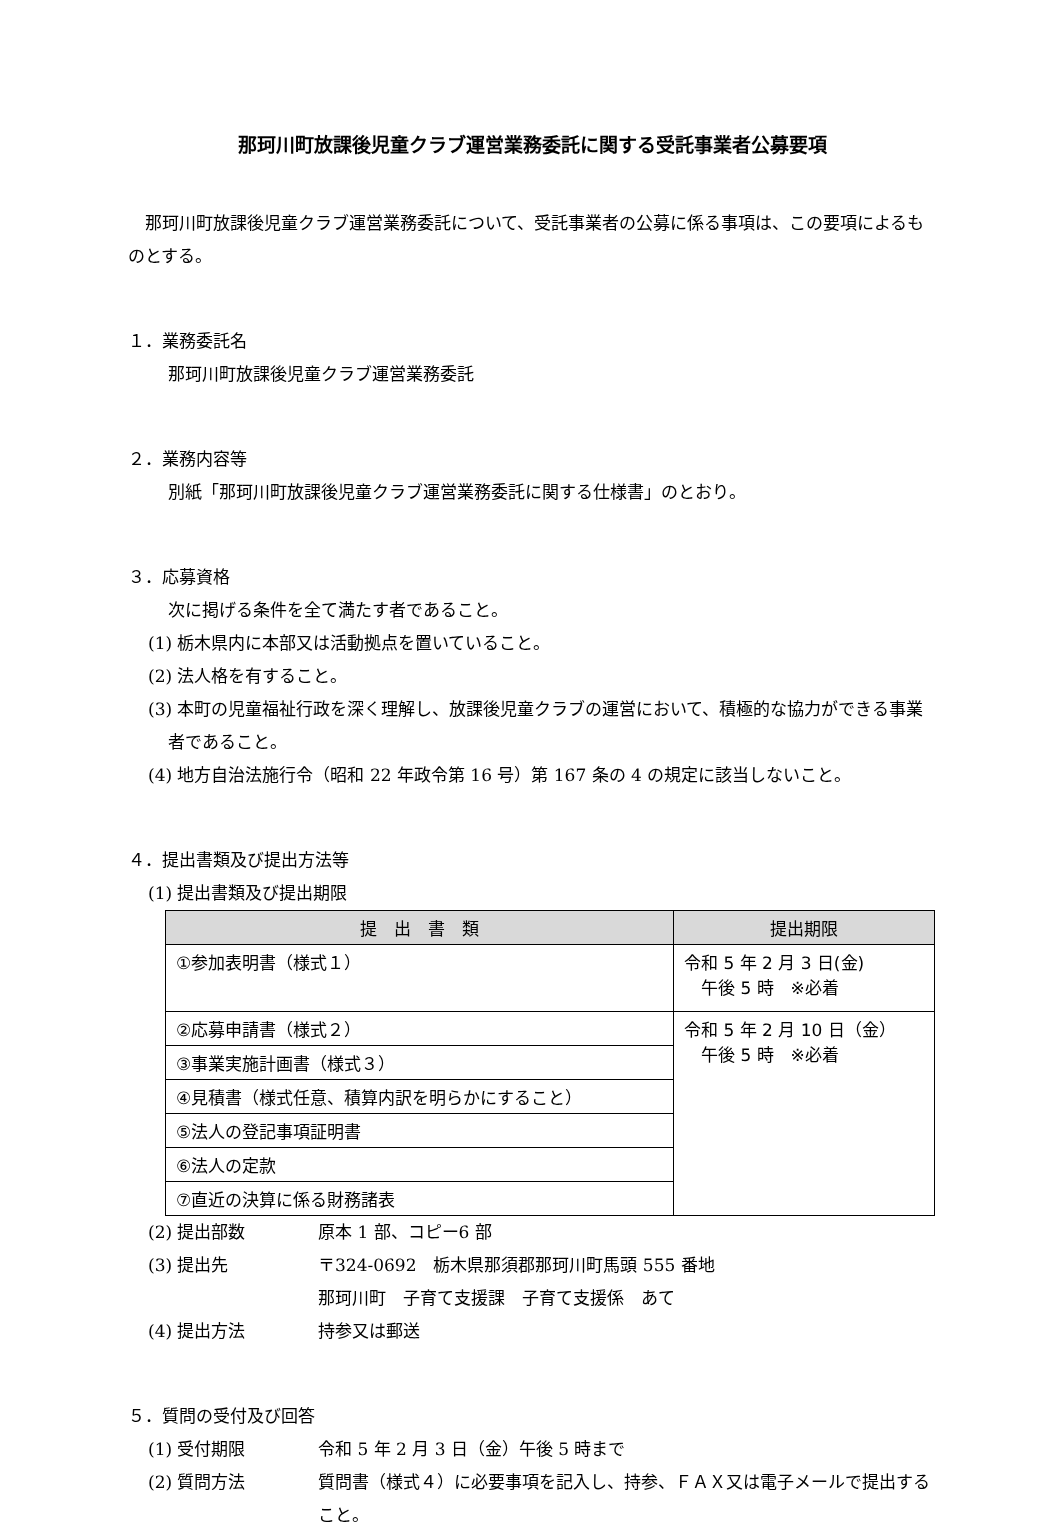那珂川町放課後児童クラブ運営業務委託に関する受託事業者公募要項
　那珂川町放課後児童クラブ運営業務委託について、受託事業者の公募に係る事項は、この要項によるものとする。
１．業務委託名
那珂川町放課後児童クラブ運営業務委託
２．業務内容等
別紙「那珂川町放課後児童クラブ運営業務委託に関する仕様書」のとおり。
３．応募資格
次に掲げる条件を全て満たす者であること。
(1) 栃木県内に本部又は活動拠点を置いていること。
(2) 法人格を有すること。
(3) 本町の児童福祉行政を深く理解し、放課後児童クラブの運営において、積極的な協力ができる事業者であること。
(4) 地方自治法施行令（昭和 22 年政令第 16 号）第 167 条の 4 の規定に該当しないこと。
４．提出書類及び提出方法等
(1) 提出書類及び提出期限
| 提 出 書 類 | 提出期限 |
| --- | --- |
| ①参加表明書（様式１） | 令和 5 年 2 月 3 日(金) 午後 5 時 ※必着 |
| ②応募申請書（様式２） | 令和 5 年 2 月 10 日（金） 午後 5 時 ※必着 |
| ③事業実施計画書（様式３） | |
| ④見積書（様式任意、積算内訳を明らかにすること） | |
| ⑤法人の登記事項証明書 | |
| ⑥法人の定款 | |
| ⑦直近の決算に係る財務諸表 | |
(2) 提出部数 原本 1 部、コピー6 部
(3) 提出先 〒324-0692　栃木県那須郡那珂川町馬頭 555 番地
那珂川町　子育て支援課　子育て支援係　あて
(4) 提出方法 持参又は郵送
５．質問の受付及び回答
(1) 受付期限 令和 5 年 2 月 3 日（金）午後 5 時まで
(2) 質問方法 質問書（様式４）に必要事項を記入し、持参、ＦＡＸ又は電子メールで提出すること。